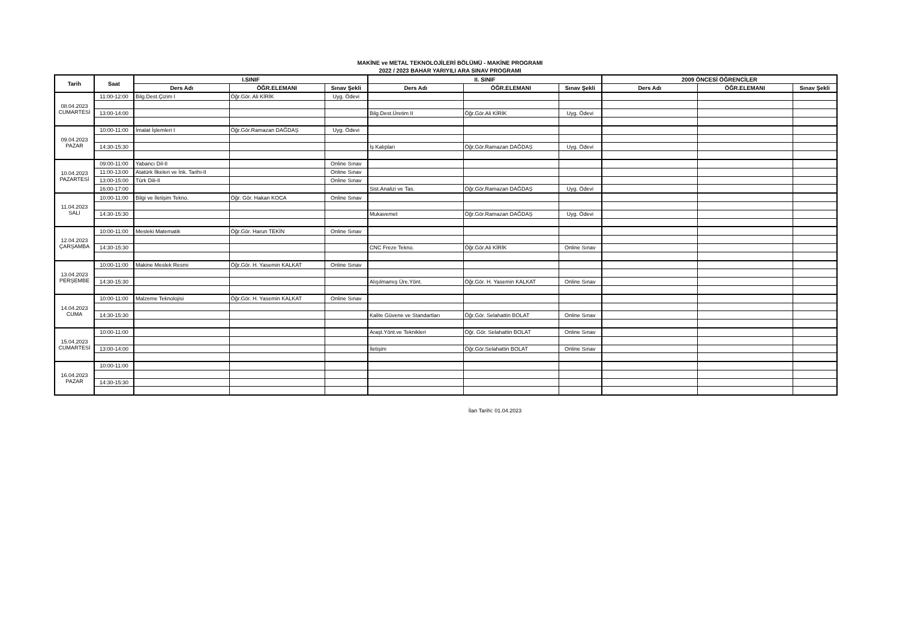MAKİNE ve METAL TEKNOLOJİLERİ BÖLÜMÜ - MAKİNE PROGRAMI
2022 / 2023 BAHAR YARIYILI ARA SINAV PROGRAMI
| Tarih | Saat | I.SINIF | | | II. SINIF | | | 2009 ÖNCESİ ÖĞRENCİLER | | |
| --- | --- | --- | --- | --- | --- | --- | --- | --- | --- | --- |
| | | Ders Adı | ÖĞR.ELEMANI | Sınav Şekli | Ders Adı | ÖĞR.ELEMANI | Sınav Şekli | Ders Adı | ÖĞR.ELEMANI | Sınav Şekli |
| 08.04.2023 CUMARTESİ | 11:00-12:00 | Bilg.Dest.Çizim I | Öğr.Gör. Ali KİRİK | Uyg. Ödevi | | | | | | |
| | 13:00-14:00 | | | | Bilg.Dest.Üretim II | Öğr.Gör.Ali KİRİK | Uyg. Ödevi | | | |
| 09.04.2023 PAZAR | 10:00-11:00 | İmalat İşlemleri I | Öğr.Gör.Ramazan DAĞDAŞ | Uyg. Ödevi | | | | | | |
| | 14:30-15:30 | | | | İş Kalıpları | Öğr.Gör.Ramazan DAĞDAŞ | Uyg. Ödevi | | | |
| 10.04.2023 PAZARTESİ | 09:00-11:00 | Yabancı Dil-II | | Online Sınav | | | | | | |
| | 11:00-13:00 | Atatürk İlkeleri ve İnk. Tarihi-II | | Online Sınav | | | | | | |
| | 13:00-15:00 | Türk Dili-II | | Online Sınav | | | | | | |
| | 16:00-17:00 | | | | Sist.Analizi ve Tas. | Öğr.Gör.Ramazan DAĞDAŞ | Uyg. Ödevi | | | |
| 11.04.2023 SALI | 10:00-11:00 | Bilgi ve İletişim Tekno. | Öğr. Gör. Hakan KOCA | Online Sınav | | | | | | |
| | 14:30-15:30 | | | | Mukavemet | Öğr.Gör.Ramazan DAĞDAŞ | Uyg. Ödevi | | | |
| 12.04.2023 ÇARŞAMBA | 10:00-11:00 | Mesleki Matematik | Öğr.Gör. Harun TEKİN | Online Sınav | | | | | | |
| | 14:30-15:30 | | | | CNC Freze Tekno. | Öğr.Gör.Ali KİRİK | Online Sınav | | | |
| 13.04.2023 PERŞEMBE | 10:00-11:00 | Makine Meslek Resmi | Öğr.Gör. H. Yasemin KALKAT | Online Sınav | | | | | | |
| | 14:30-15:30 | | | | Alışılmamış Üre.Yönt. | Öğr.Gör. H. Yasemin KALKAT | Online Sınav | | | |
| 14.04.2023 CUMA | 10:00-11:00 | Malzeme Teknolojisi | Öğr.Gör. H. Yasemin KALKAT | Online Sınav | | | | | | |
| | 14:30-15:30 | | | | Kalite Güvene ve Standartları | Öğr.Gör. Selahattin BOLAT | Online Sınav | | | |
| 15.04.2023 CUMARTESİ | 10:00-11:00 | | | | Araşt.Yönt.ve Teknikleri | Öğr. Gör. Selahattin BOLAT | Online Sınav | | | |
| | 13:00-14:00 | | | | İletişim | Öğr.Gör.Selahattin BOLAT | Online Sınav | | | |
| 16.04.2023 PAZAR | 10:00-11:00 | | | | | | | | | |
| | 14:30-15:30 | | | | | | | | | |
İlan Tarihi: 01.04.2023